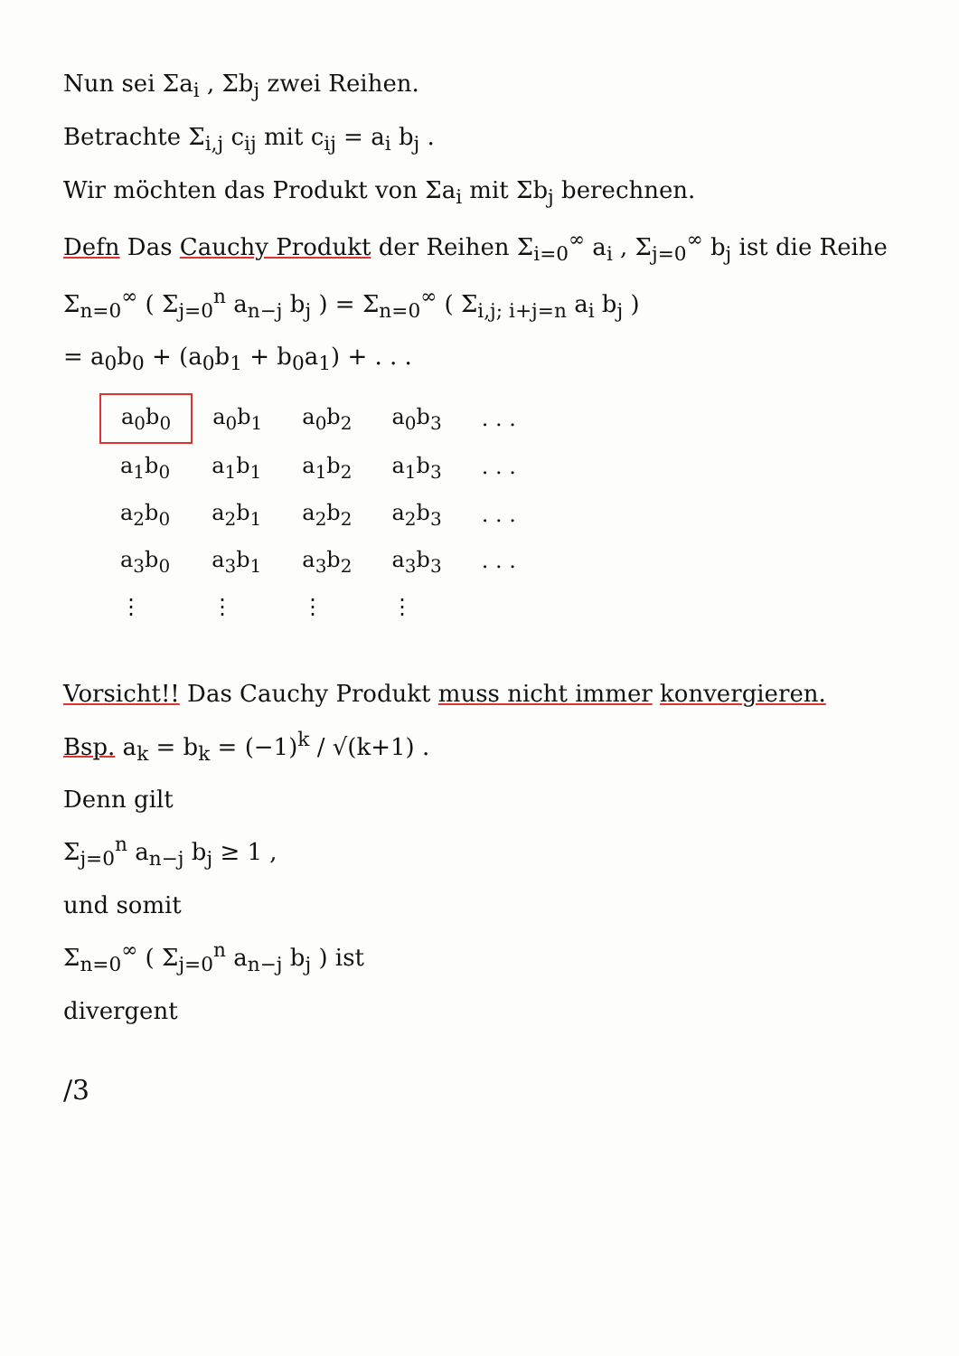Nun sei Σa<sub>i</sub> , Σb<sub>j</sub> zwei Reihen.
Betrachte Σ<sub>i,j</sub> c<sub>ij</sub> mit c<sub>ij</sub> = a<sub>i</sub> b<sub>j</sub> .
Wir möchten das Produkt von Σa<sub>i</sub> mit Σb<sub>j</sub> berechnen.
Defn Das Cauchy Produkt der Reihen Σ<sub>i=0</sub><sup>∞</sup> a<sub>i</sub> , Σ<sub>j=0</sub><sup>∞</sup> b<sub>j</sub> ist die Reihe
Σ<sub>n=0</sub><sup>∞</sup> ( Σ<sub>j=0</sub><sup>n</sup> a<sub>n−j</sub> b<sub>j</sub> ) = Σ<sub>n=0</sub><sup>∞</sup> ( Σ<sub>i,j; i+j=n</sub> a<sub>i</sub> b<sub>j</sub> )
= a<sub>0</sub>b<sub>0</sub> + (a<sub>0</sub>b<sub>1</sub> + b<sub>0</sub>a<sub>1</sub>) + . . .
| a<sub>0</sub>b<sub>0</sub> | a<sub>0</sub>b<sub>1</sub> | a<sub>0</sub>b<sub>2</sub> | a<sub>0</sub>b<sub>3</sub> | . . . |
| a<sub>1</sub>b<sub>0</sub> | a<sub>1</sub>b<sub>1</sub> | a<sub>1</sub>b<sub>2</sub> | a<sub>1</sub>b<sub>3</sub> | . . . |
| a<sub>2</sub>b<sub>0</sub> | a<sub>2</sub>b<sub>1</sub> | a<sub>2</sub>b<sub>2</sub> | a<sub>2</sub>b<sub>3</sub> | . . . |
| a<sub>3</sub>b<sub>0</sub> | a<sub>3</sub>b<sub>1</sub> | a<sub>3</sub>b<sub>2</sub> | a<sub>3</sub>b<sub>3</sub> | . . . |
| ⋮ | ⋮ | ⋮ | ⋮ | |
Vorsicht!! Das Cauchy Produkt muss nicht immer konvergieren.
Bsp. a<sub>k</sub> = b<sub>k</sub> = (−1)<sup>k</sup> / √(k+1) .
Denn gilt
Σ<sub>j=0</sub><sup>n</sup> a<sub>n−j</sub> b<sub>j</sub> ≥ 1 ,
und somit
Σ<sub>n=0</sub><sup>∞</sup> ( Σ<sub>j=0</sub><sup>n</sup> a<sub>n−j</sub> b<sub>j</sub> ) ist
divergent
/3